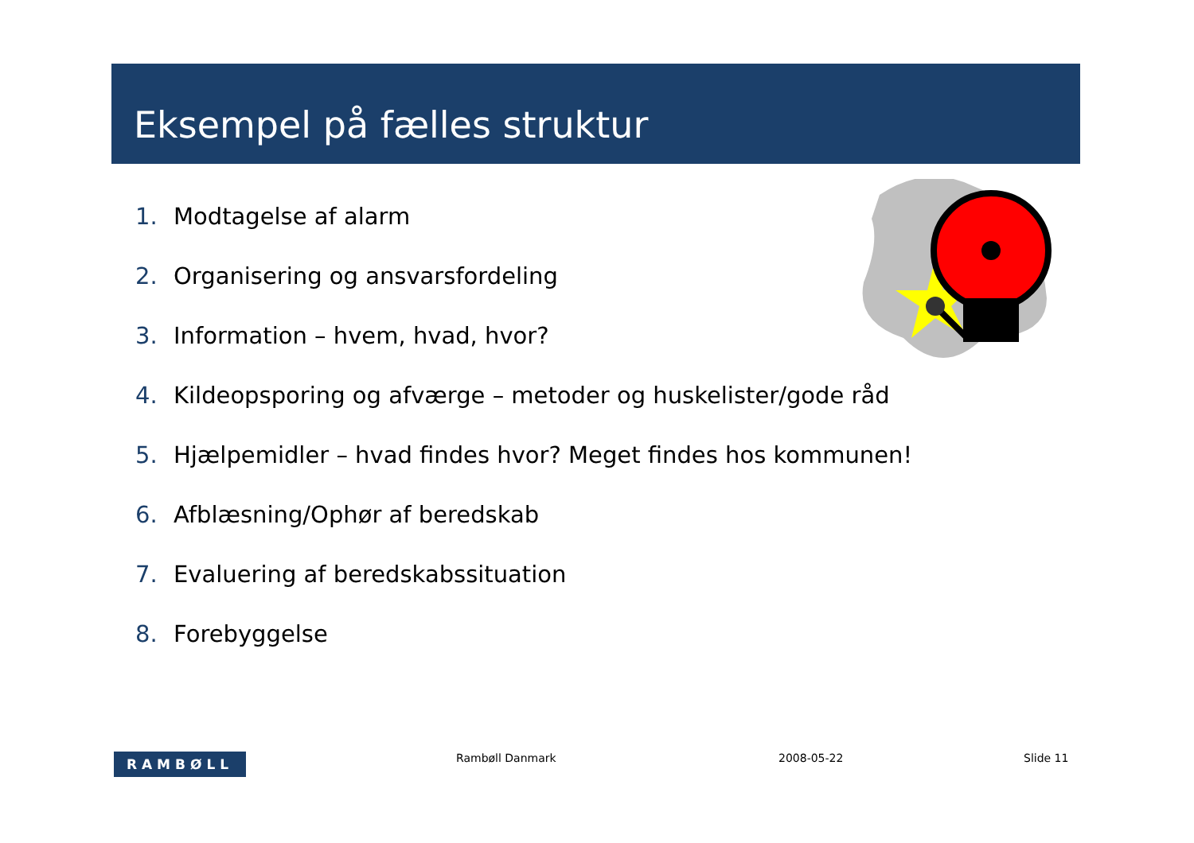Eksempel på fælles struktur
1. Modtagelse af alarm
2. Organisering og ansvarsfordeling
3. Information – hvem, hvad, hvor?
4. Kildeopsporing og afværge – metoder og huskelister/gode råd
5. Hjælpemidler – hvad findes hvor? Meget findes hos kommunen!
6. Afblæsning/Ophør af beredskab
7. Evaluering af beredskabssituation
8. Forebyggelse
RAMBØLL Rambøll Danmark 2008-05-22 Slide 11